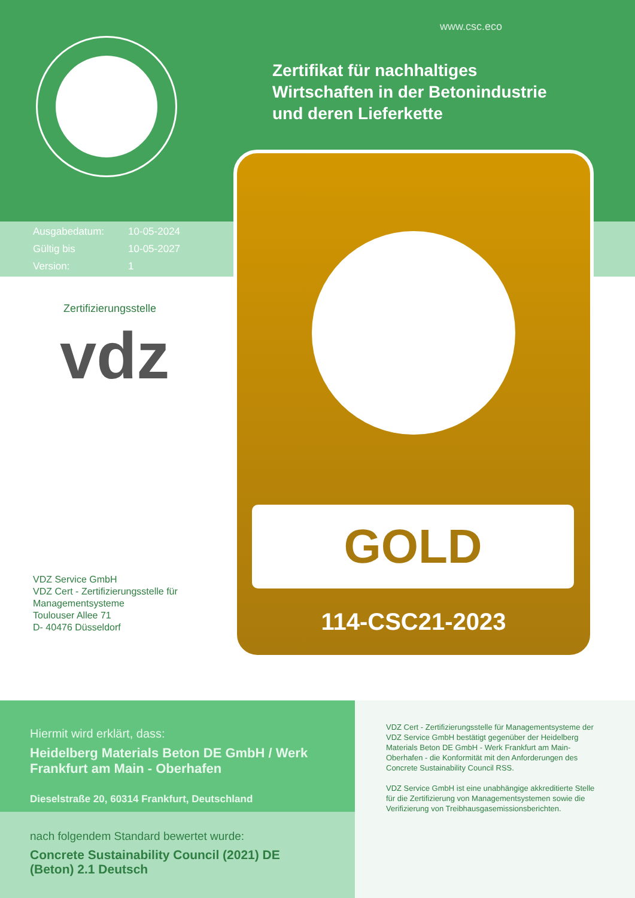www.csc.eco
Zertifikat für nachhaltiges
Wirtschaften in der Betonindustrie
und deren Lieferkette
| Ausgabedatum: | 10-05-2024 |
| Gültig bis | 10-05-2027 |
| Version: | 1 |
GOLD
114-CSC21-2023
Zertifizierungsstelle
vdz
VDZ Service GmbH
VDZ Cert - Zertifizierungsstelle für
Managementsysteme
Toulouser Allee 71
D- 40476 Düsseldorf
Hiermit wird erklärt, dass:
Heidelberg Materials Beton DE GmbH / Werk Frankfurt am Main - Oberhafen
Dieselstraße 20, 60314 Frankfurt, Deutschland
nach folgendem Standard bewertet wurde:
Concrete Sustainability Council (2021) DE (Beton) 2.1 Deutsch
VDZ Cert - Zertifizierungsstelle für Managementsysteme der VDZ Service GmbH bestätigt gegenüber der Heidelberg Materials Beton DE GmbH - Werk Frankfurt am Main-Oberhafen - die Konformität mit den Anforderungen des Concrete Sustainability Council RSS.
VDZ Service GmbH ist eine unabhängige akkreditierte Stelle für die Zertifizierung von Managementsystemen sowie die Verifizierung von Treibhausgasemissionsberichten.